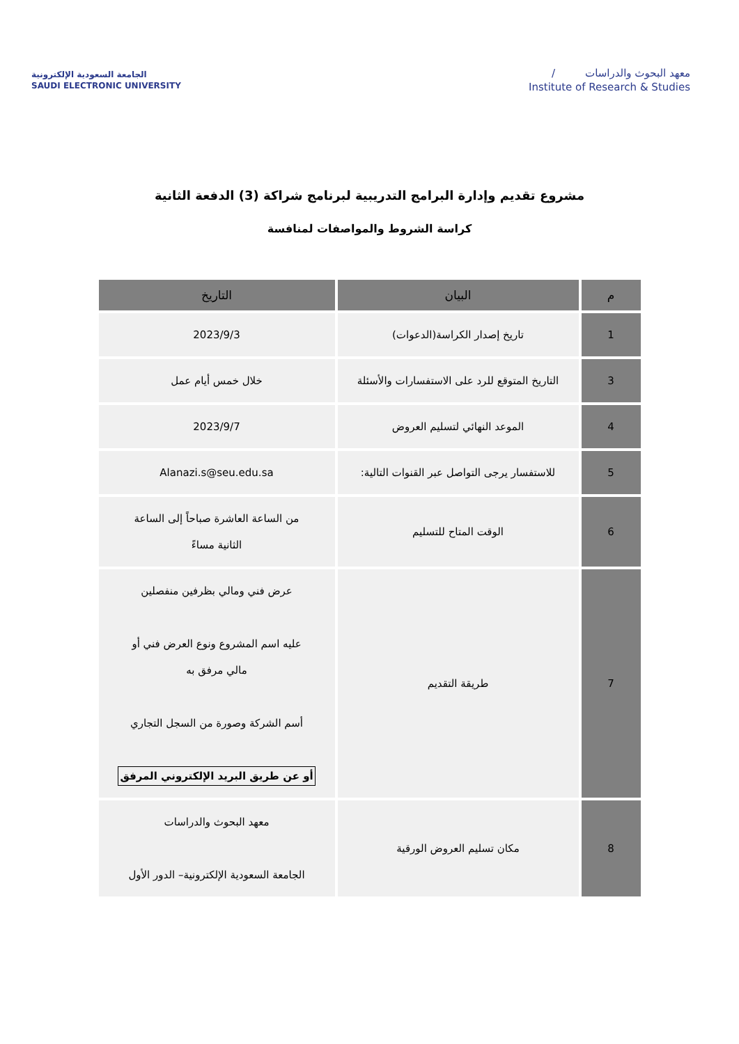الجامعة السعودية الإلكترونية
SAUDI ELECTRONIC UNIVERSITY
/ معهد البحوث والدراسات
Institute of Research & Studies
مشروع تقديم وإدارة البرامج التدريبية لبرنامج شراكة (3) الدفعة الثانية
كراسة الشروط والمواصفات لمنافسة
| م | البيان | التاريخ |
| --- | --- | --- |
| 1 | تاريخ إصدار الكراسة(الدعوات) | 2023/9/3 |
| 3 | التاريخ المتوقع للرد على الاستفسارات والأسئلة | خلال خمس أيام عمل |
| 4 | الموعد النهائي لتسليم العروض | 2023/9/7 |
| 5 | للاستفسار يرجى التواصل عبر القنوات التالية: | Alanazi.s@seu.edu.sa |
| 6 | الوقت المتاح للتسليم | من الساعة العاشرة صباحاً إلى الساعة الثانية مساءً |
| 7 | طريقة التقديم | عرض فني ومالي بظرفين منفصلين عليه اسم المشروع ونوع العرض فني أو مالي مرفق به أسم الشركة وصورة من السجل التجاري أو عن طريق البريد الإلكتروني المرفق |
| 8 | مكان تسليم العروض الورقية | معهد البحوث والدراسات الجامعة السعودية الإلكترونية– الدور الأول |